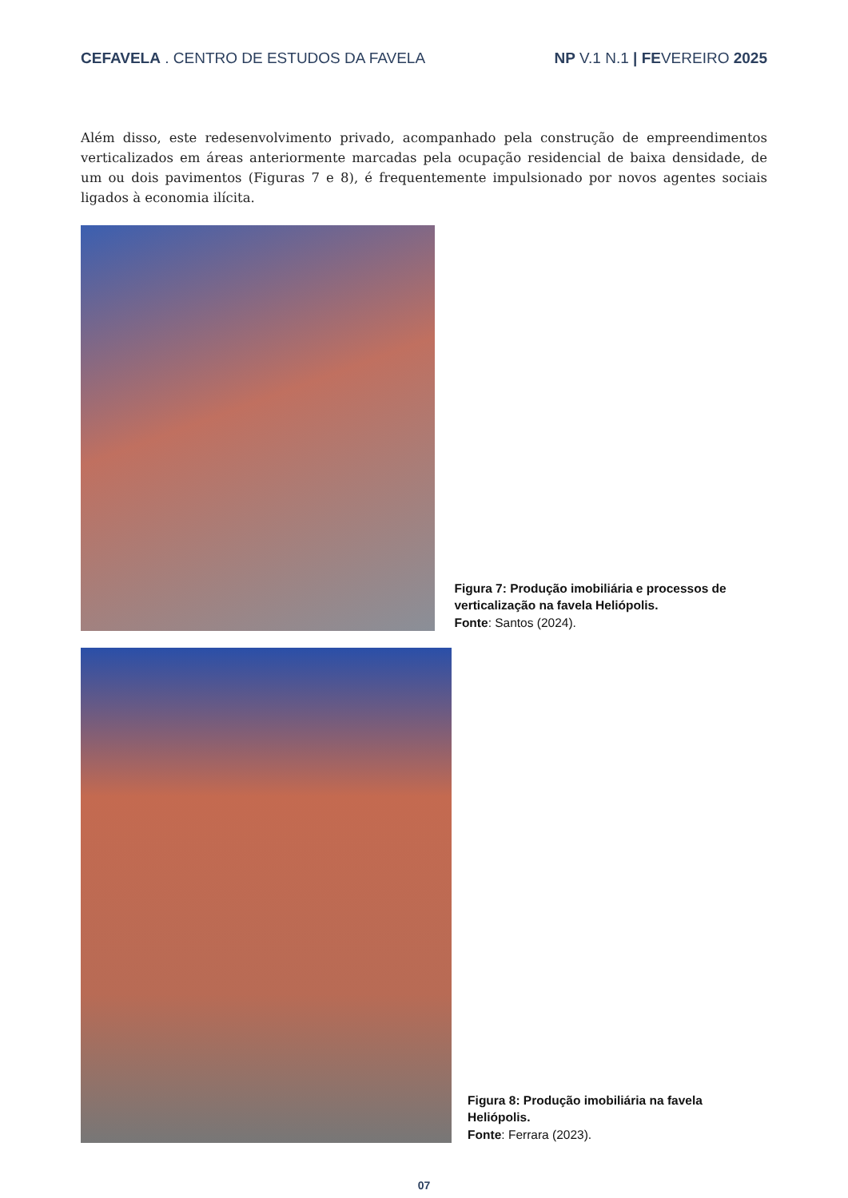CEFAVELA . CENTRO DE ESTUDOS DA FAVELA
NP V.1 N.1 | FEVEREIRO 2025
Além disso, este redesenvolvimento privado, acompanhado pela construção de empreendimentos verticalizados em áreas anteriormente marcadas pela ocupação residencial de baixa densidade, de um ou dois pavimentos (Figuras 7 e 8), é frequentemente impulsionado por novos agentes sociais ligados à economia ilícita.
Figura 7: Produção imobiliária e processos de verticalização na favela Heliópolis.
Fonte: Santos (2024).
Figura 8: Produção imobiliária na favela Heliópolis.
Fonte: Ferrara (2023).
07